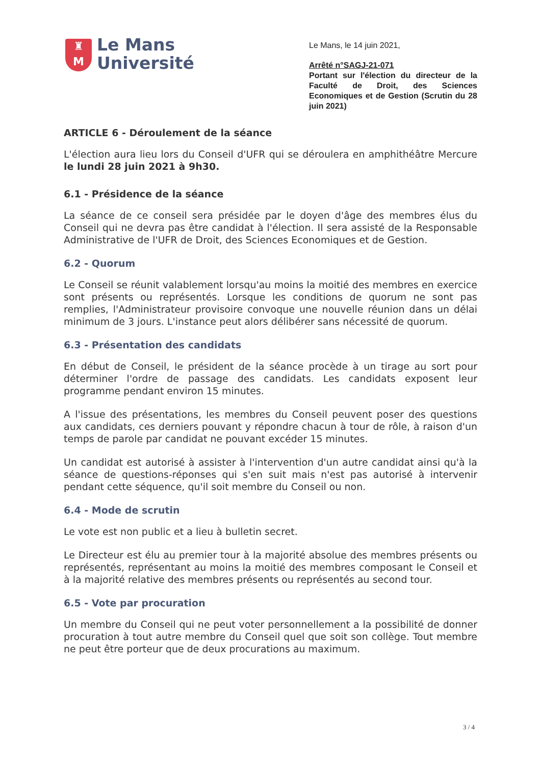♜
M
Le Mans
Université
Le Mans, le 14 juin 2021,
Arrêté n°SAGJ-21-071
Portant sur l'élection du directeur de la Faculté de Droit, des Sciences Economiques et de Gestion (Scrutin du 28 juin 2021)
ARTICLE 6 - Déroulement de la séance
L'élection aura lieu lors du Conseil d'UFR qui se déroulera en amphithéâtre Mercure le lundi 28 juin 2021 à 9h30.
6.1 - Présidence de la séance
La séance de ce conseil sera présidée par le doyen d'âge des membres élus du Conseil qui ne devra pas être candidat à l'élection. Il sera assisté de la Responsable Administrative de l'UFR de Droit, des Sciences Economiques et de Gestion.
6.2 - Quorum
Le Conseil se réunit valablement lorsqu'au moins la moitié des membres en exercice sont présents ou représentés. Lorsque les conditions de quorum ne sont pas remplies, l'Administrateur provisoire convoque une nouvelle réunion dans un délai minimum de 3 jours. L'instance peut alors délibérer sans nécessité de quorum.
6.3 - Présentation des candidats
En début de Conseil, le président de la séance procède à un tirage au sort pour déterminer l'ordre de passage des candidats. Les candidats exposent leur programme pendant environ 15 minutes.
A l'issue des présentations, les membres du Conseil peuvent poser des questions aux candidats, ces derniers pouvant y répondre chacun à tour de rôle, à raison d'un temps de parole par candidat ne pouvant excéder 15 minutes.
Un candidat est autorisé à assister à l'intervention d'un autre candidat ainsi qu'à la séance de questions-réponses qui s'en suit mais n'est pas autorisé à intervenir pendant cette séquence, qu'il soit membre du Conseil ou non.
6.4 - Mode de scrutin
Le vote est non public et a lieu à bulletin secret.
Le Directeur est élu au premier tour à la majorité absolue des membres présents ou représentés, représentant au moins la moitié des membres composant le Conseil et à la majorité relative des membres présents ou représentés au second tour.
6.5 - Vote par procuration
Un membre du Conseil qui ne peut voter personnellement a la possibilité de donner procuration à tout autre membre du Conseil quel que soit son collège. Tout membre ne peut être porteur que de deux procurations au maximum.
3 / 4